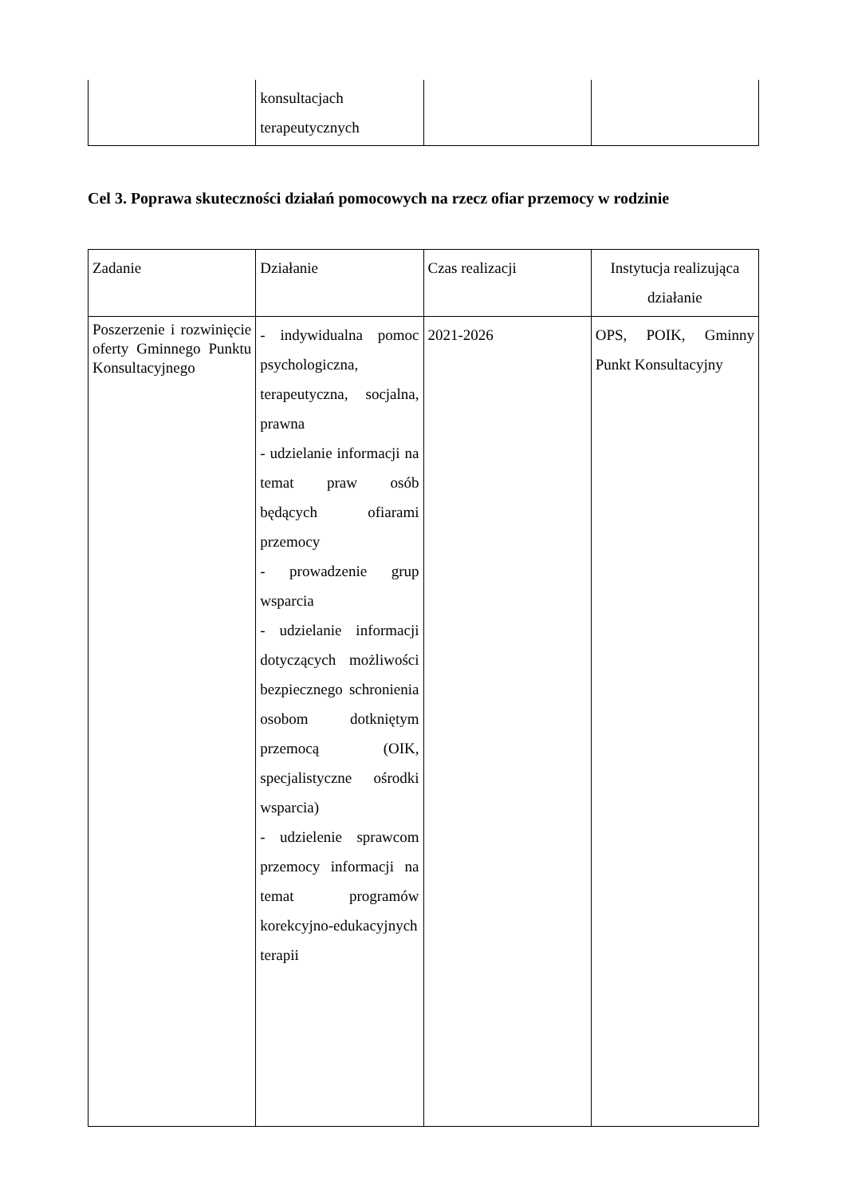| | konsultacjach terapeutycznych | | |
Cel 3. Poprawa skuteczności działań pomocowych na rzecz ofiar przemocy w rodzinie
| Zadanie | Działanie | Czas realizacji | Instytucja realizująca działanie |
| Poszerzenie i rozwinięcie oferty Gminnego Punktu Konsultacyjnego | - indywidualna pomoc psychologiczna, terapeutyczna, socjalna, prawna - udzielanie informacji na temat praw osób będących ofiarami przemocy - prowadzenie grup wsparcia - udzielanie informacji dotyczących możliwości bezpiecznego schronienia osobom dotkniętym przemocą (OIK, specjalistyczne ośrodki wsparcia) - udzielenie sprawcom przemocy informacji na temat programów korekcyjno-edukacyjnych terapii | 2021-2026 | OPS, POIK, Gminny Punkt Konsultacyjny |